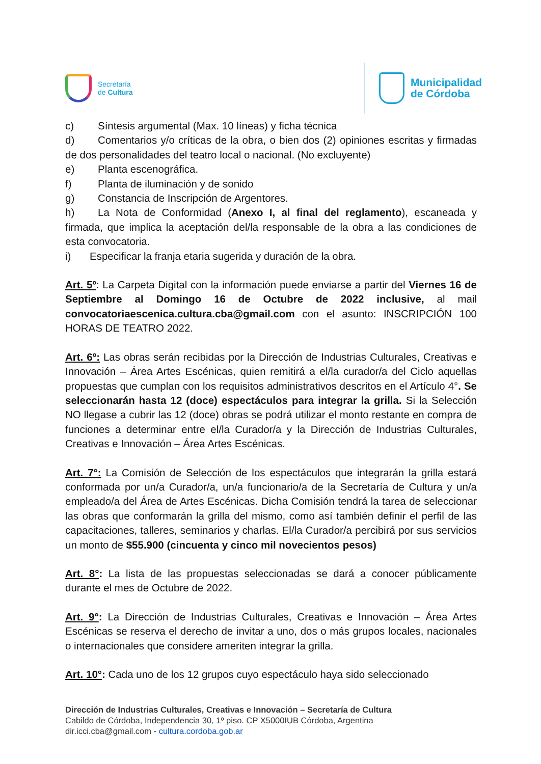Secretaría
de Cultura
Municipalidad
de Córdoba
c) Síntesis argumental (Max. 10 líneas) y ficha técnica
d) Comentarios y/o críticas de la obra, o bien dos (2) opiniones escritas y firmadas de dos personalidades del teatro local o nacional. (No excluyente)
e) Planta escenográfica.
f) Planta de iluminación y de sonido
g) Constancia de Inscripción de Argentores.
h) La Nota de Conformidad (Anexo I, al final del reglamento), escaneada y firmada, que implica la aceptación del/la responsable de la obra a las condiciones de esta convocatoria.
i) Especificar la franja etaria sugerida y duración de la obra.
Art. 5º: La Carpeta Digital con la información puede enviarse a partir del Viernes 16 de Septiembre al Domingo 16 de Octubre de 2022 inclusive, al mail convocatoriaescenica.cultura.cba@gmail.com con el asunto: INSCRIPCIÓN 100 HORAS DE TEATRO 2022.
Art. 6º: Las obras serán recibidas por la Dirección de Industrias Culturales, Creativas e Innovación – Área Artes Escénicas, quien remitirá a el/la curador/a del Ciclo aquellas propuestas que cumplan con los requisitos administrativos descritos en el Artículo 4°. Se seleccionarán hasta 12 (doce) espectáculos para integrar la grilla. Si la Selección NO llegase a cubrir las 12 (doce) obras se podrá utilizar el monto restante en compra de funciones a determinar entre el/la Curador/a y la Dirección de Industrias Culturales, Creativas e Innovación – Área Artes Escénicas.
Art. 7°: La Comisión de Selección de los espectáculos que integrarán la grilla estará conformada por un/a Curador/a, un/a funcionario/a de la Secretaría de Cultura y un/a empleado/a del Área de Artes Escénicas. Dicha Comisión tendrá la tarea de seleccionar las obras que conformarán la grilla del mismo, como así también definir el perfil de las capacitaciones, talleres, seminarios y charlas. El/la Curador/a percibirá por sus servicios un monto de $55.900 (cincuenta y cinco mil novecientos pesos)
Art. 8°: La lista de las propuestas seleccionadas se dará a conocer públicamente durante el mes de Octubre de 2022.
Art. 9°: La Dirección de Industrias Culturales, Creativas e Innovación – Área Artes Escénicas se reserva el derecho de invitar a uno, dos o más grupos locales, nacionales o internacionales que considere ameriten integrar la grilla.
Art. 10°: Cada uno de los 12 grupos cuyo espectáculo haya sido seleccionado
Dirección de Industrias Culturales, Creativas e Innovación – Secretaría de Cultura
Cabildo de Córdoba, Independencia 30, 1º piso. CP X5000IUB Córdoba, Argentina
dir.icci.cba@gmail.com - cultura.cordoba.gob.ar